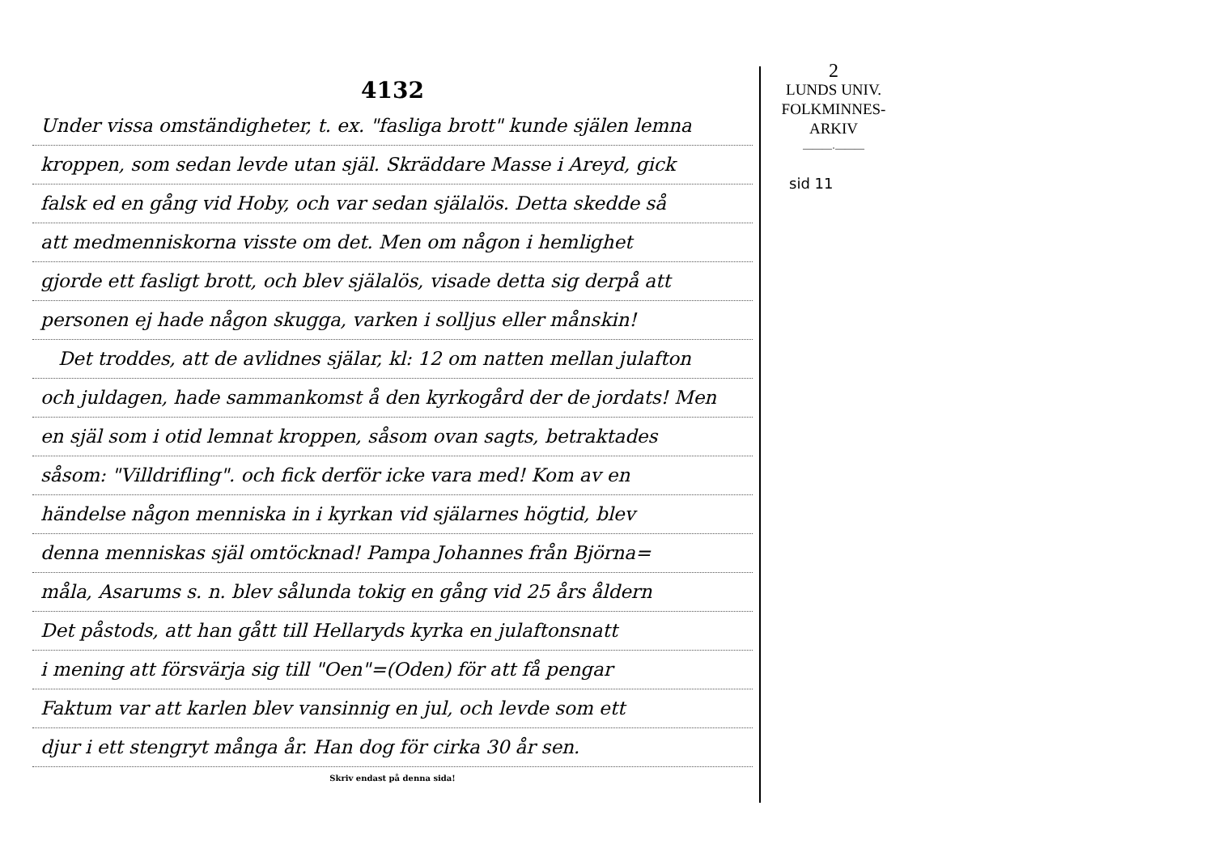4132
Under vissa omständigheter, t. ex. "fasliga brott" kunde själen lemna
kroppen, som sedan levde utan själ. Skräddare Masse i Areyd, gick
falsk ed en gång vid Hoby, och var sedan själalös. Detta skedde så
att medmenniskorna visste om det. Men om någon i hemlighet
gjorde ett fasligt brott, och blev själalös, visade detta sig derpå att
personen ej hade någon skugga, varken i solljus eller månskin!
Det troddes, att de avlidnes själar, kl: 12 om natten mellan julafton
och juldagen, hade sammankomst å den kyrkogård der de jordats! Men
en själ som i otid lemnat kroppen, såsom ovan sagts, betraktades
såsom: "Villdrifling". och fick derför icke vara med! Kom av en
händelse någon menniska in i kyrkan vid själarnes högtid, blev
denna menniskas själ omtöcknad! Pampa Johannes från Björna=
måla, Asarums s. n. blev sålunda tokig en gång vid 25 års åldern
Det påstods, att han gått till Hellaryds kyrka en julaftonsnatt
i mening att försvärja sig till "Oen"=(Oden) för att få pengar
Faktum var att karlen blev vansinnig en jul, och levde som ett
djur i ett stengryt många år. Han dog för cirka 30 år sen.
Skriv endast på denna sida!
2
LUNDS UNIV.
FOLKMINNES-
ARKIV
———·———
sid 11